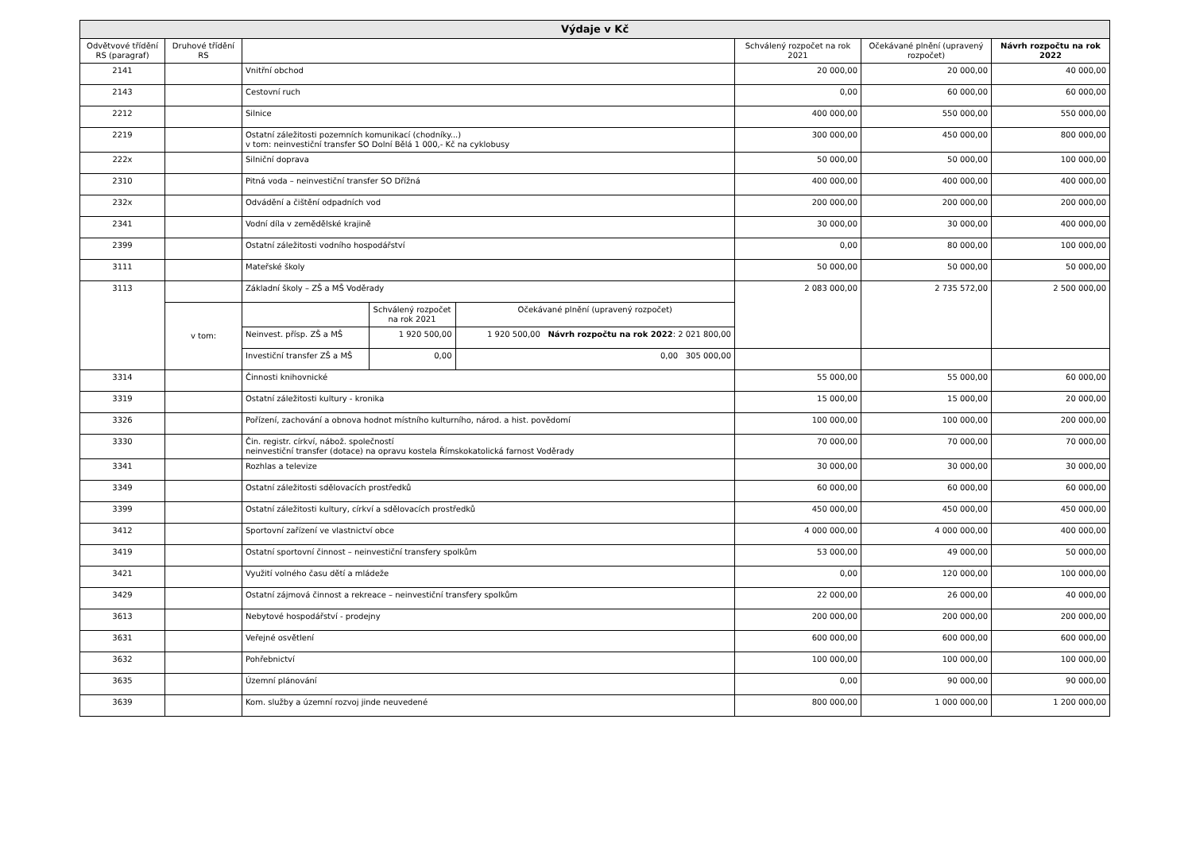| Výdaje v Kč | | | | | | | |
| --- | --- | --- | --- | --- | --- | --- | --- |
| Odvětvové třídění RS (paragraf) | Druhové třídění RS | | | | Schválený rozpočet na rok 2021 | Očekávané plnění (upravený rozpočet) | Návrh rozpočtu na rok 2022 |
| 2141 | | Vnitřní obchod | | | 20 000,00 | 20 000,00 | 40 000,00 |
| 2143 | | Cestovní ruch | | | 0,00 | 60 000,00 | 60 000,00 |
| 2212 | | Silnice | | | 400 000,00 | 550 000,00 | 550 000,00 |
| 2219 | | Ostatní záležitosti pozemních komunikací (chodníky...) v tom: neinvestiční transfer SO Dolní Bělá 1 000,- Kč na cyklobusy | | | 300 000,00 | 450 000,00 | 800 000,00 |
| 222x | | Silniční doprava | | | 50 000,00 | 50 000,00 | 100 000,00 |
| 2310 | | Pitná voda – neinvestiční transfer SO Dřížná | | | 400 000,00 | 400 000,00 | 400 000,00 |
| 232x | | Odvádění a čištění odpadních vod | | | 200 000,00 | 200 000,00 | 200 000,00 |
| 2341 | | Vodní díla v zemědělské krajině | | | 30 000,00 | 30 000,00 | 400 000,00 |
| 2399 | | Ostatní záležitosti vodního hospodářství | | | 0,00 | 80 000,00 | 100 000,00 |
| 3111 | | Mateřské školy | | | 50 000,00 | 50 000,00 | 50 000,00 |
| 3113 | | Základní školy – ZŠ a MŠ Voděrady | | | 2 083 000,00 | 2 735 572,00 | 2 500 000,00 |
| | v tom: | | Schválený rozpočet na rok 2021 | Očekávané plnění (upravený rozpočet) | | | |
| | | Neinvest. přísp. ZŠ a MŠ | 1 920 500,00 | 1 920 500,00 Návrh rozpočtu na rok 2022 : 2 021 800,00 | | | |
| | | Investiční transfer ZŠ a MŠ | 0,00 | 0,00 305 000,00 | | | |
| 3314 | | Činnosti knihovnické | | | 55 000,00 | 55 000,00 | 60 000,00 |
| 3319 | | Ostatní záležitosti kultury - kronika | | | 15 000,00 | 15 000,00 | 20 000,00 |
| 3326 | | Pořízení, zachování a obnova hodnot místního kulturního, národ. a hist. povědomí | | | 100 000,00 | 100 000,00 | 200 000,00 |
| 3330 | | Čin. registr. církví, nábož. společností neinvestiční transfer (dotace) na opravu kostela Římskokatolická farnost Voděrady | | | 70 000,00 | 70 000,00 | 70 000,00 |
| 3341 | | Rozhlas a televize | | | 30 000,00 | 30 000,00 | 30 000,00 |
| 3349 | | Ostatní záležitosti sdělovacích prostředků | | | 60 000,00 | 60 000,00 | 60 000,00 |
| 3399 | | Ostatní záležitosti kultury, církví a sdělovacích prostředků | | | 450 000,00 | 450 000,00 | 450 000,00 |
| 3412 | | Sportovní zařízení ve vlastnictví obce | | | 4 000 000,00 | 4 000 000,00 | 400 000,00 |
| 3419 | | Ostatní sportovní činnost – neinvestiční transfery spolkům | | | 53 000,00 | 49 000,00 | 50 000,00 |
| 3421 | | Využití volného času dětí a mládeže | | | 0,00 | 120 000,00 | 100 000,00 |
| 3429 | | Ostatní zájmová činnost a rekreace – neinvestiční transfery spolkům | | | 22 000,00 | 26 000,00 | 40 000,00 |
| 3613 | | Nebytové hospodářství - prodejny | | | 200 000,00 | 200 000,00 | 200 000,00 |
| 3631 | | Veřejné osvětlení | | | 600 000,00 | 600 000,00 | 600 000,00 |
| 3632 | | Pohřebnictví | | | 100 000,00 | 100 000,00 | 100 000,00 |
| 3635 | | Územní plánování | | | 0,00 | 90 000,00 | 90 000,00 |
| 3639 | | Kom. služby a územní rozvoj jinde neuvedené | | | 800 000,00 | 1 000 000,00 | 1 200 000,00 |